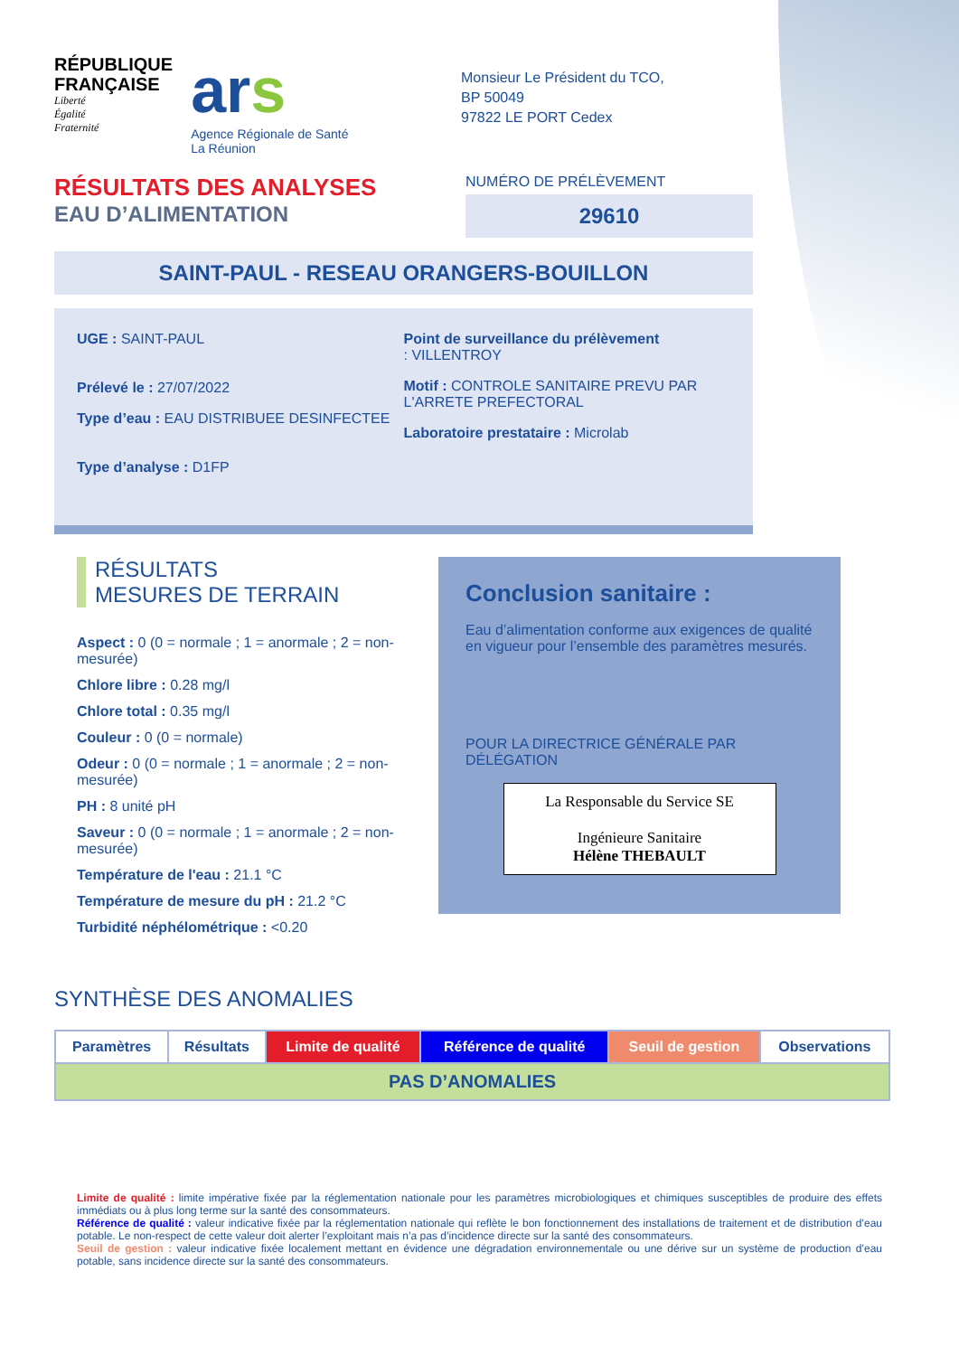RÉPUBLIQUE
FRANÇAISE
Liberté
Égalité
Fraternité
ars
Agence Régionale de Santé
La Réunion
Monsieur Le Président du TCO,
BP 50049
97822 LE PORT Cedex
RÉSULTATS DES ANALYSES
EAU D’ALIMENTATION
NUMÉRO DE PRÉLÈVEMENT
29610
SAINT-PAUL - RESEAU ORANGERS-BOUILLON
UGE : SAINT-PAUL
Prélevé le : 27/07/2022
Type d’eau : EAU DISTRIBUEE DESINFECTEE
Type d’analyse : D1FP
Point de surveillance du prélèvement
: VILLENTROY
Motif : CONTROLE SANITAIRE PREVU PAR L'ARRETE PREFECTORAL
Laboratoire prestataire : Microlab
RÉSULTATS
MESURES DE TERRAIN
Aspect : 0 (0 = normale ; 1 = anormale ; 2 = non-mesurée)
Chlore libre : 0.28 mg/l
Chlore total : 0.35 mg/l
Couleur : 0 (0 = normale)
Odeur : 0 (0 = normale ; 1 = anormale ; 2 = non-mesurée)
PH : 8 unité pH
Saveur : 0 (0 = normale ; 1 = anormale ; 2 = non-mesurée)
Température de l'eau : 21.1 °C
Température de mesure du pH : 21.2 °C
Turbidité néphélométrique : <0.20
Conclusion sanitaire :
Eau d’alimentation conforme aux exigences de qualité en vigueur pour l’ensemble des paramètres mesurés.
POUR LA DIRECTRICE GÉNÉRALE PAR DÉLÉGATION
La Responsable du Service SE
Ingénieure Sanitaire
Hélène THEBAULT
SYNTHÈSE DES ANOMALIES
| Paramètres | Résultats | Limite de qualité | Référence de qualité | Seuil de gestion | Observations |
| --- | --- | --- | --- | --- | --- |
| PAS D’ANOMALIES | | | | | |
Limite de qualité : limite impérative fixée par la réglementation nationale pour les paramètres microbiologiques et chimiques susceptibles de produire des effets immédiats ou à plus long terme sur la santé des consommateurs.
Référence de qualité : valeur indicative fixée par la réglementation nationale qui reflète le bon fonctionnement des installations de traitement et de distribution d’eau potable. Le non-respect de cette valeur doit alerter l’exploitant mais n’a pas d’incidence directe sur la santé des consommateurs.
Seuil de gestion : valeur indicative fixée localement mettant en évidence une dégradation environnementale ou une dérive sur un système de production d’eau potable, sans incidence directe sur la santé des consommateurs.